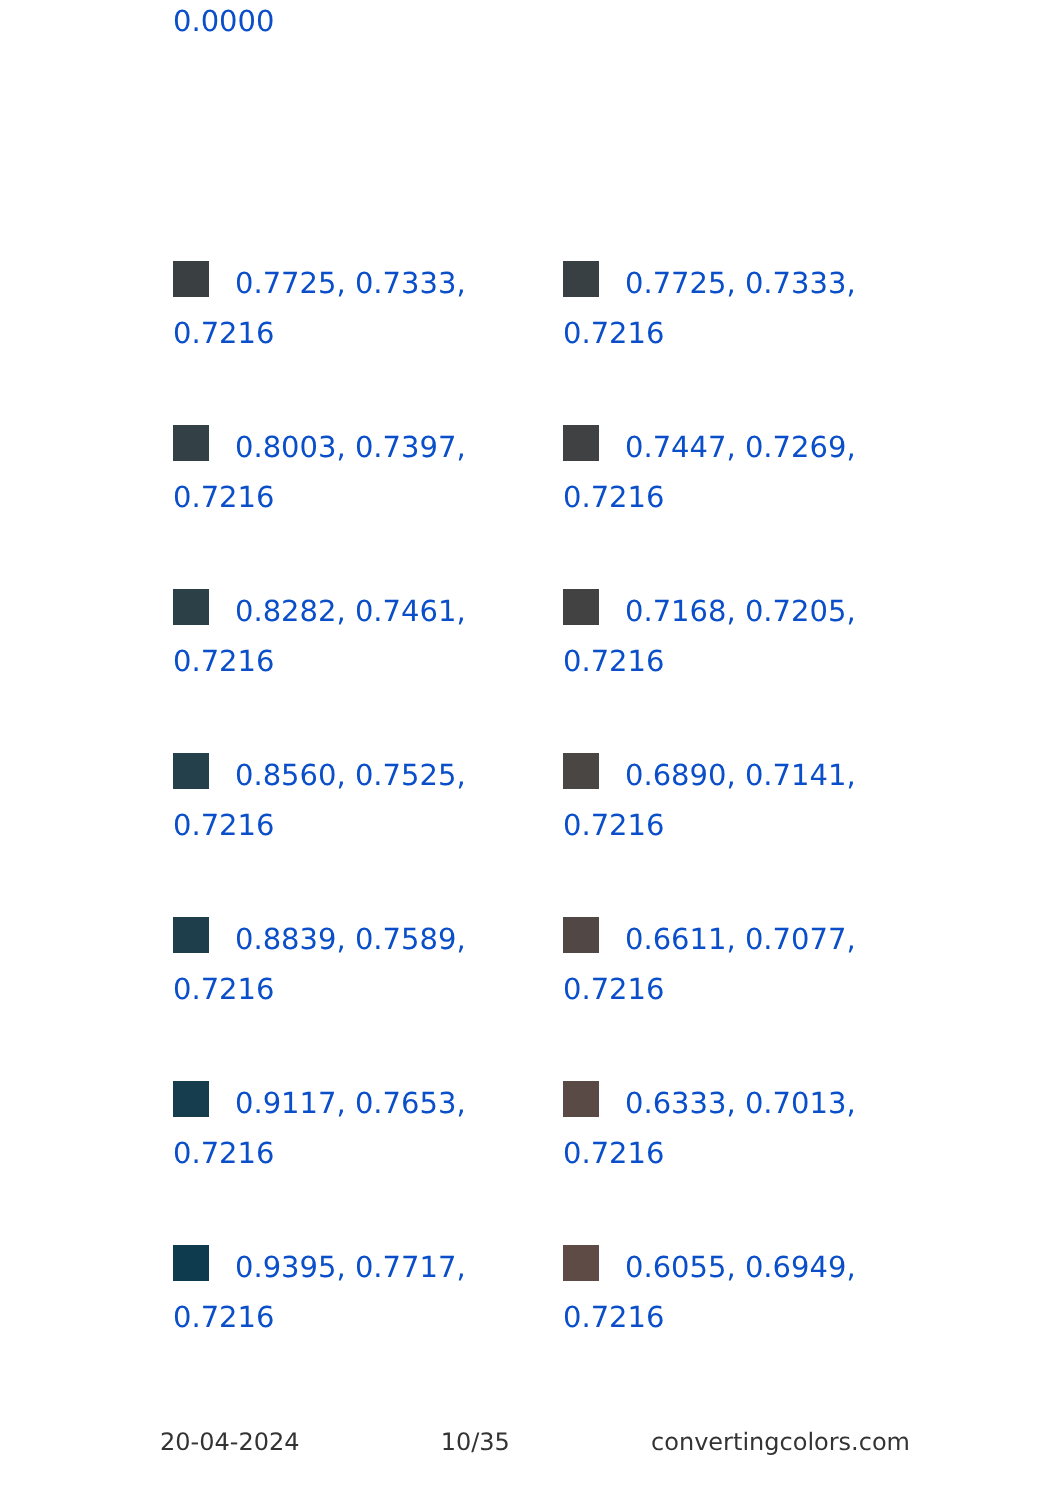0.0000
0.7725, 0.7333, 0.7216
0.7725, 0.7333, 0.7216
0.8003, 0.7397, 0.7216
0.7447, 0.7269, 0.7216
0.8282, 0.7461, 0.7216
0.7168, 0.7205, 0.7216
0.8560, 0.7525, 0.7216
0.6890, 0.7141, 0.7216
0.8839, 0.7589, 0.7216
0.6611, 0.7077, 0.7216
0.9117, 0.7653, 0.7216
0.6333, 0.7013, 0.7216
0.9395, 0.7717, 0.7216
0.6055, 0.6949, 0.7216
20-04-2024 10/35 convertingcolors.com